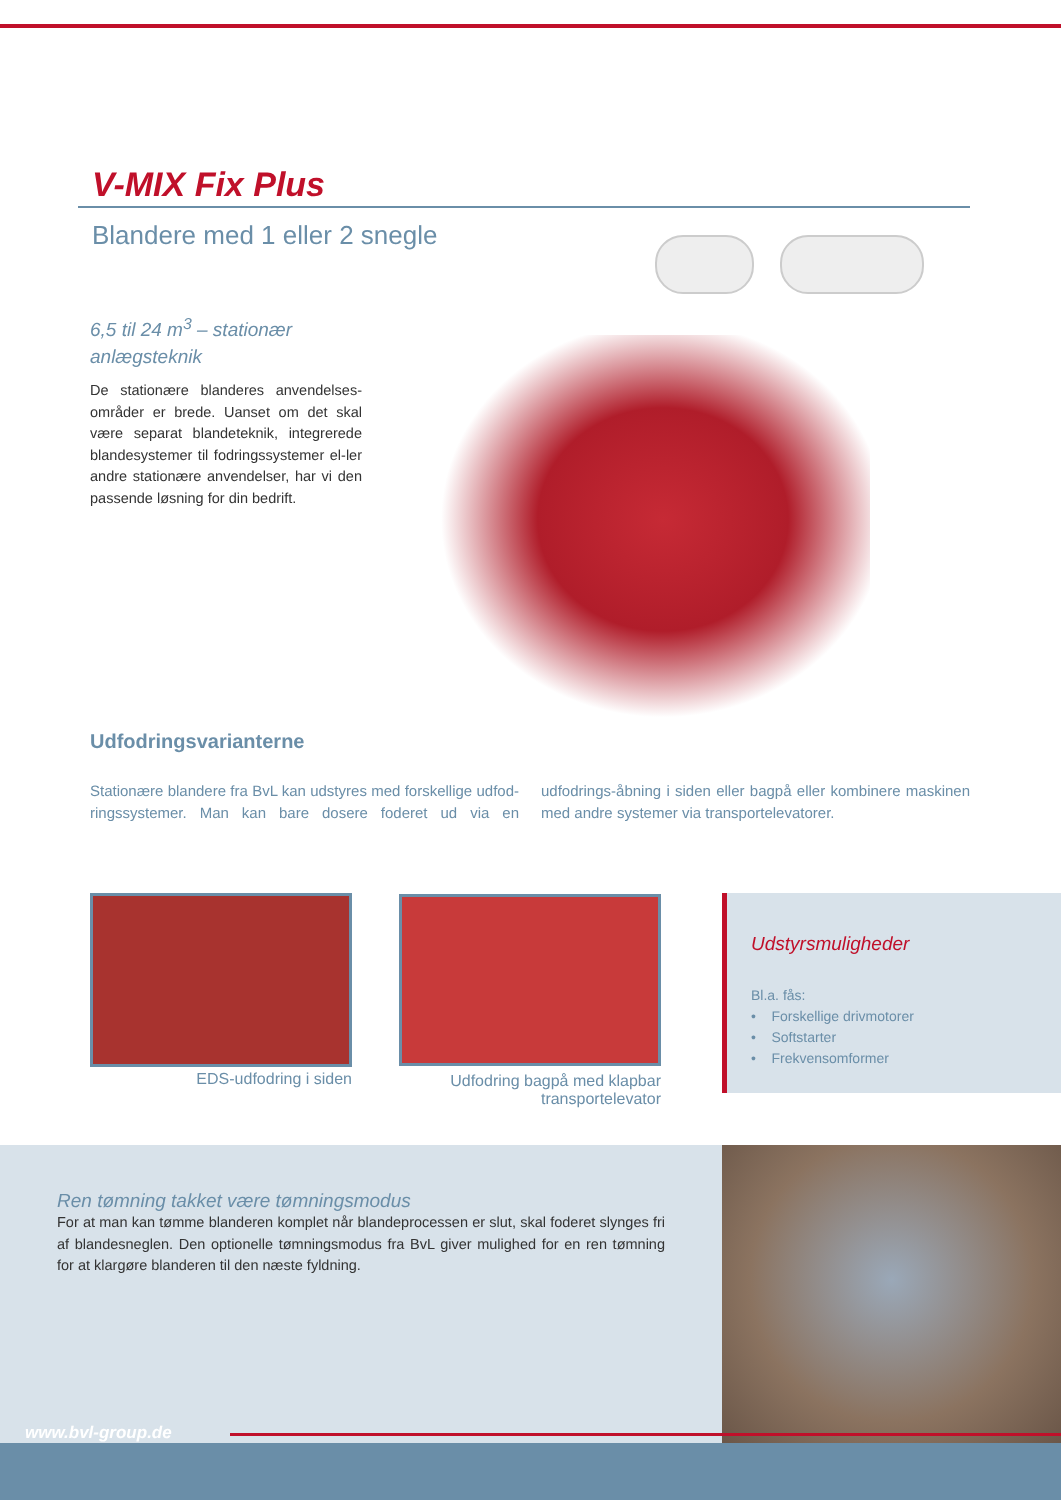V-MIX Fix Plus
Blandere med 1 eller 2 snegle
6,5 til 24 m<sup>3</sup> – stationær anlægsteknik
De stationære blanderes anvendelses-områder er brede. Uanset om det skal være separat blandeteknik, integrerede blandesystemer til fodringssystemer el-ler andre stationære anvendelser, har vi den passende løsning for din bedrift.
Udfodringsvarianterne
Stationære blandere fra BvL kan udstyres med forskellige udfod-ringssystemer. Man kan bare dosere foderet ud via en udfodrings-åbning i siden eller bagpå eller kombinere maskinen med andre systemer via transportelevatorer.
EDS-udfodring i siden
Udfodring bagpå med klapbar transportelevator
Udstyrsmuligheder
Bl.a. fås:
• Forskellige drivmotorer
• Softstarter
• Frekvensomformer
Ren tømning takket være tømningsmodus
For at man kan tømme blanderen komplet når blandeprocessen er slut, skal foderet slynges fri af blandesneglen. Den optionelle tømningsmodus fra BvL giver mulighed for en ren tømning for at klargøre blanderen til den næste fyldning.
www.bvl-group.de